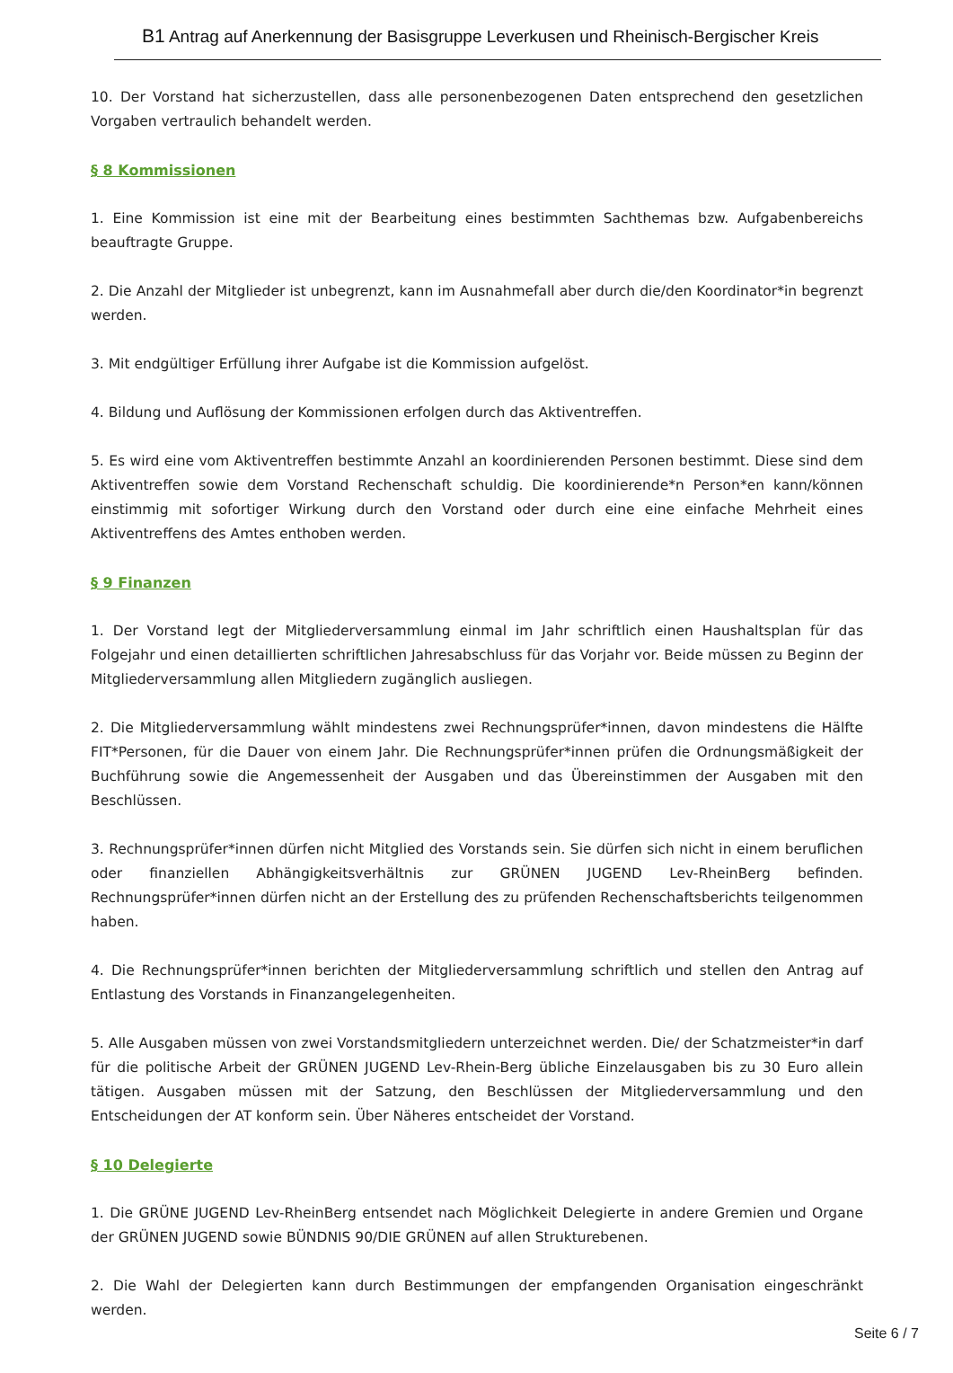B1 Antrag auf Anerkennung der Basisgruppe Leverkusen und Rheinisch-Bergischer Kreis
10. Der Vorstand hat sicherzustellen, dass alle personenbezogenen Daten entsprechend den gesetzlichen Vorgaben vertraulich behandelt werden.
§ 8 Kommissionen
1. Eine Kommission ist eine mit der Bearbeitung eines bestimmten Sachthemas bzw. Aufgabenbereichs beauftragte Gruppe.
2. Die Anzahl der Mitglieder ist unbegrenzt, kann im Ausnahmefall aber durch die/den Koordinator*in begrenzt werden.
3. Mit endgültiger Erfüllung ihrer Aufgabe ist die Kommission aufgelöst.
4. Bildung und Auflösung der Kommissionen erfolgen durch das Aktiventreffen.
5. Es wird eine vom Aktiventreffen bestimmte Anzahl an koordinierenden Personen bestimmt. Diese sind dem Aktiventreffen sowie dem Vorstand Rechenschaft schuldig. Die koordinierende*n Person*en kann/können einstimmig mit sofortiger Wirkung durch den Vorstand oder durch eine eine einfache Mehrheit eines Aktiventreffens des Amtes enthoben werden.
§ 9 Finanzen
1. Der Vorstand legt der Mitgliederversammlung einmal im Jahr schriftlich einen Haushaltsplan für das Folgejahr und einen detaillierten schriftlichen Jahresabschluss für das Vorjahr vor. Beide müssen zu Beginn der Mitgliederversammlung allen Mitgliedern zugänglich ausliegen.
2. Die Mitgliederversammlung wählt mindestens zwei Rechnungsprüfer*innen, davon mindestens die Hälfte FIT*Personen, für die Dauer von einem Jahr. Die Rechnungsprüfer*innen prüfen die Ordnungsmäßigkeit der Buchführung sowie die Angemessenheit der Ausgaben und das Übereinstimmen der Ausgaben mit den Beschlüssen.
3. Rechnungsprüfer*innen dürfen nicht Mitglied des Vorstands sein. Sie dürfen sich nicht in einem beruflichen oder finanziellen Abhängigkeitsverhältnis zur GRÜNEN JUGEND Lev-RheinBerg befinden. Rechnungsprüfer*innen dürfen nicht an der Erstellung des zu prüfenden Rechenschaftsberichts teilgenommen haben.
4. Die Rechnungsprüfer*innen berichten der Mitgliederversammlung schriftlich und stellen den Antrag auf Entlastung des Vorstands in Finanzangelegenheiten.
5. Alle Ausgaben müssen von zwei Vorstandsmitgliedern unterzeichnet werden. Die/ der Schatzmeister*in darf für die politische Arbeit der GRÜNEN JUGEND Lev-Rhein-Berg übliche Einzelausgaben bis zu 30 Euro allein tätigen. Ausgaben müssen mit der Satzung, den Beschlüssen der Mitgliederversammlung und den Entscheidungen der AT konform sein. Über Näheres entscheidet der Vorstand.
§ 10 Delegierte
1. Die GRÜNE JUGEND Lev-RheinBerg entsendet nach Möglichkeit Delegierte in andere Gremien und Organe der GRÜNEN JUGEND sowie BÜNDNIS 90/DIE GRÜNEN auf allen Strukturebenen.
2. Die Wahl der Delegierten kann durch Bestimmungen der empfangenden Organisation eingeschränkt werden.
Seite 6 / 7